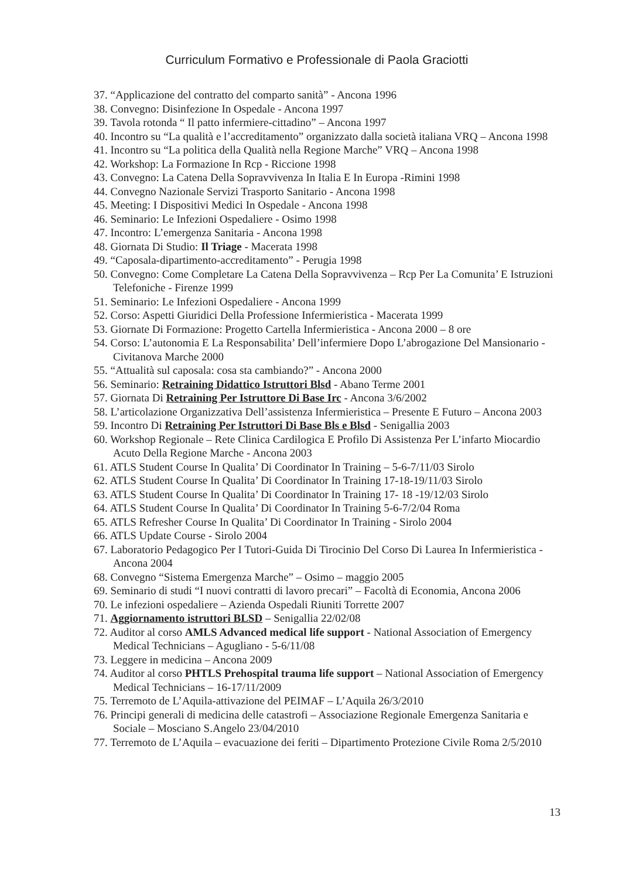Curriculum Formativo e Professionale di Paola Graciotti
37. “Applicazione del contratto del comparto sanità” - Ancona 1996
38. Convegno: Disinfezione In Ospedale - Ancona 1997
39. Tavola rotonda “ Il patto infermiere-cittadino” – Ancona 1997
40. Incontro su “La qualità e l’accreditamento” organizzato dalla società italiana VRQ – Ancona 1998
41. Incontro su “La politica della Qualità nella Regione Marche” VRQ – Ancona 1998
42. Workshop: La Formazione In Rcp - Riccione 1998
43. Convegno: La Catena Della Sopravvivenza In Italia E In Europa -Rimini 1998
44. Convegno Nazionale Servizi Trasporto Sanitario - Ancona 1998
45. Meeting: I Dispositivi Medici In Ospedale - Ancona 1998
46. Seminario: Le Infezioni Ospedaliere - Osimo 1998
47. Incontro: L’emergenza Sanitaria - Ancona 1998
48. Giornata Di Studio: Il Triage - Macerata 1998
49. “Caposala-dipartimento-accreditamento” - Perugia 1998
50. Convegno: Come Completare La Catena Della Sopravvivenza – Rcp Per La Comunita’ E Istruzioni Telefoniche - Firenze 1999
51. Seminario: Le Infezioni Ospedaliere - Ancona 1999
52. Corso: Aspetti Giuridici Della Professione Infermieristica - Macerata 1999
53. Giornate Di Formazione: Progetto Cartella Infermieristica - Ancona 2000 – 8 ore
54. Corso: L’autonomia E La Responsabilita’ Dell’infermiere Dopo L’abrogazione Del Mansionario - Civitanova Marche 2000
55. “Attualità sul caposala: cosa sta cambiando?” - Ancona 2000
56. Seminario: Retraining Didattico Istruttori Blsd - Abano Terme 2001
57. Giornata Di Retraining Per Istruttore Di Base Irc - Ancona 3/6/2002
58. L’articolazione Organizzativa Dell’assistenza Infermieristica – Presente E Futuro – Ancona 2003
59. Incontro Di Retraining Per Istruttori Di Base Bls e Blsd - Senigallia 2003
60. Workshop Regionale – Rete Clinica Cardilogica E Profilo Di Assistenza Per L’infarto Miocardio Acuto Della Regione Marche - Ancona 2003
61. ATLS Student Course In Qualita’ Di Coordinator In Training – 5-6-7/11/03 Sirolo
62. ATLS Student Course In Qualita’ Di Coordinator In Training 17-18-19/11/03 Sirolo
63. ATLS Student Course In Qualita’ Di Coordinator In Training 17- 18 -19/12/03 Sirolo
64. ATLS Student Course In Qualita’ Di Coordinator In Training 5-6-7/2/04 Roma
65. ATLS Refresher Course In Qualita’ Di Coordinator In Training - Sirolo 2004
66. ATLS Update Course - Sirolo 2004
67. Laboratorio Pedagogico Per I Tutori-Guida Di Tirocinio Del Corso Di Laurea In Infermieristica - Ancona 2004
68. Convegno “Sistema Emergenza Marche” – Osimo – maggio 2005
69. Seminario di studi “I nuovi contratti di lavoro precari” – Facoltà di Economia, Ancona 2006
70. Le infezioni ospedaliere – Azienda Ospedali Riuniti Torrette 2007
71. Aggiornamento istruttori BLSD – Senigallia 22/02/08
72. Auditor al corso AMLS Advanced medical life support - National Association of Emergency Medical Technicians – Agugliano - 5-6/11/08
73. Leggere in medicina – Ancona 2009
74. Auditor al corso PHTLS Prehospital trauma life support – National Association of Emergency Medical Technicians – 16-17/11/2009
75. Terremoto de L’Aquila-attivazione del PEIMAF – L’Aquila 26/3/2010
76. Principi generali di medicina delle catastrofi – Associazione Regionale Emergenza Sanitaria e Sociale – Mosciano S.Angelo 23/04/2010
77. Terremoto de L’Aquila – evacuazione dei feriti – Dipartimento Protezione Civile Roma 2/5/2010
13